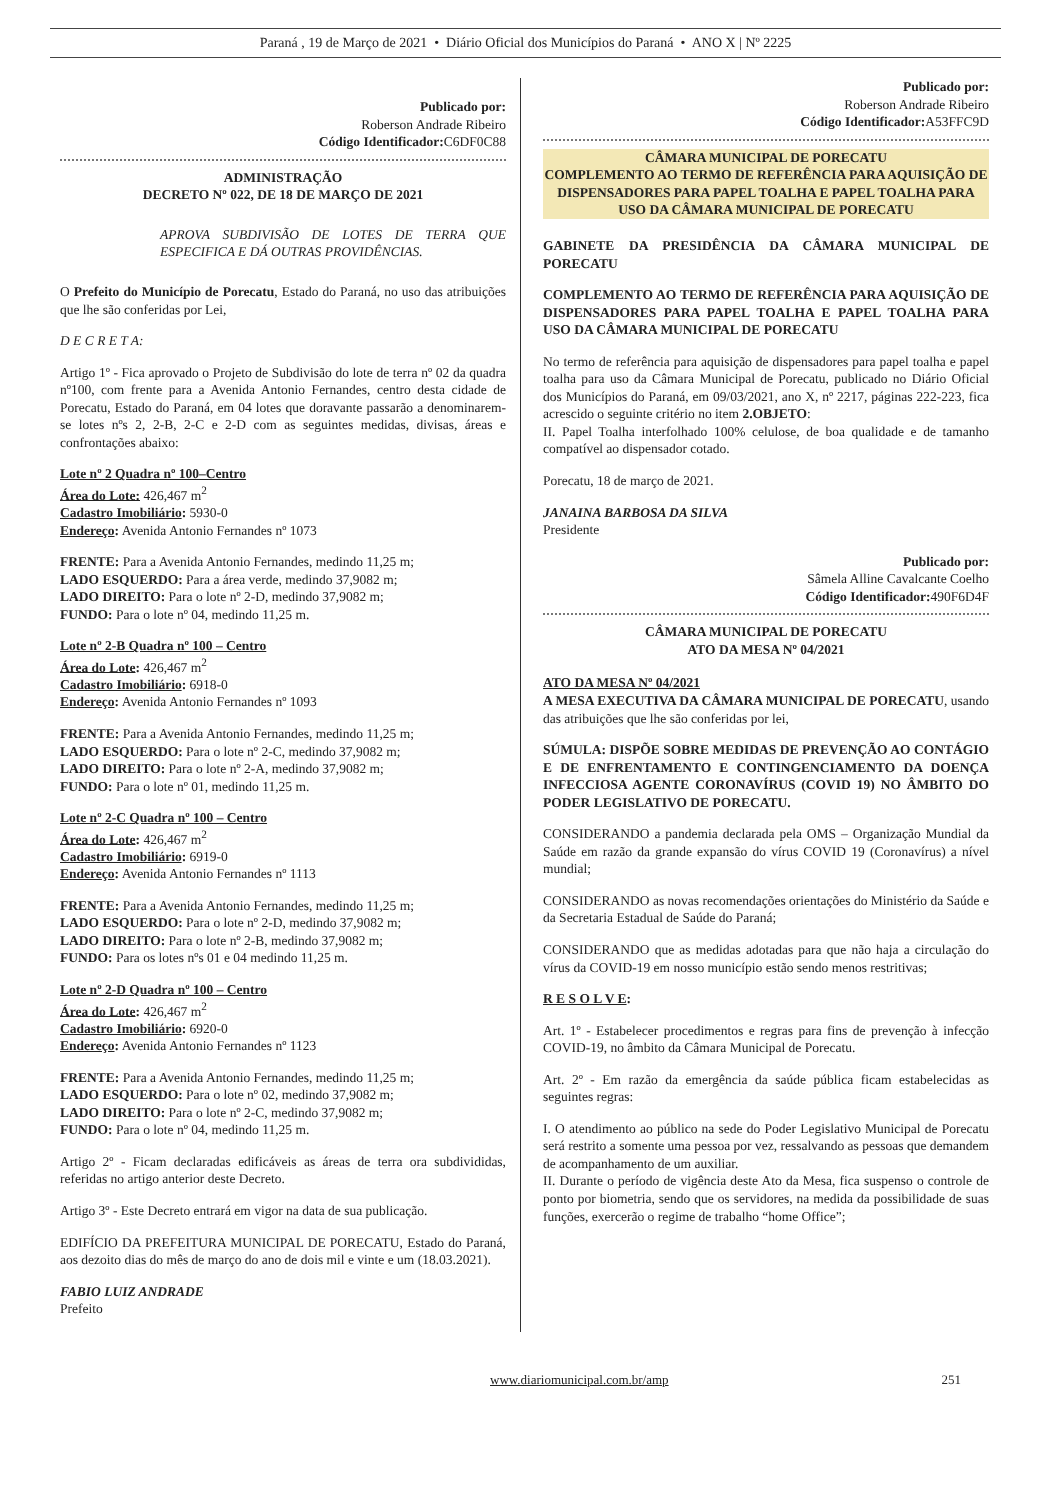Paraná , 19 de Março de 2021 • Diário Oficial dos Municípios do Paraná • ANO X | Nº 2225
Publicado por:
Roberson Andrade Ribeiro
Código Identificador: C6DF0C88
ADMINISTRAÇÃO
DECRETO Nº 022, DE 18 DE MARÇO DE 2021
APROVA SUBDIVISÃO DE LOTES DE TERRA QUE ESPECIFICA E DÁ OUTRAS PROVIDÊNCIAS.
O Prefeito do Município de Porecatu, Estado do Paraná, no uso das atribuições que lhe são conferidas por Lei,
D E C R E T A:
Artigo 1º - Fica aprovado o Projeto de Subdivisão do lote de terra nº 02 da quadra nº100, com frente para a Avenida Antonio Fernandes, centro desta cidade de Porecatu, Estado do Paraná, em 04 lotes que doravante passarão a denominarem-se lotes nºs 2, 2-B, 2-C e 2-D com as seguintes medidas, divisas, áreas e confrontações abaixo:
Lote nº 2 Quadra nº 100–Centro
Área do Lote: 426,467 m<sup>2</sup>
Cadastro Imobiliário: 5930-0
Endereço: Avenida Antonio Fernandes nº 1073
FRENTE: Para a Avenida Antonio Fernandes, medindo 11,25 m;
LADO ESQUERDO: Para a área verde, medindo 37,9082 m;
LADO DIREITO: Para o lote nº 2-D, medindo 37,9082 m;
FUNDO: Para o lote nº 04, medindo 11,25 m.
Lote nº 2-B Quadra nº 100 – Centro
Área do Lote: 426,467 m<sup>2</sup>
Cadastro Imobiliário: 6918-0
Endereço: Avenida Antonio Fernandes nº 1093
FRENTE: Para a Avenida Antonio Fernandes, medindo 11,25 m;
LADO ESQUERDO: Para o lote nº 2-C, medindo 37,9082 m;
LADO DIREITO: Para o lote nº 2-A, medindo 37,9082 m;
FUNDO: Para o lote nº 01, medindo 11,25 m.
Lote nº 2-C Quadra nº 100 – Centro
Área do Lote: 426,467 m<sup>2</sup>
Cadastro Imobiliário: 6919-0
Endereço: Avenida Antonio Fernandes nº 1113
FRENTE: Para a Avenida Antonio Fernandes, medindo 11,25 m;
LADO ESQUERDO: Para o lote nº 2-D, medindo 37,9082 m;
LADO DIREITO: Para o lote nº 2-B, medindo 37,9082 m;
FUNDO: Para os lotes nºs 01 e 04 medindo 11,25 m.
Lote nº 2-D Quadra nº 100 – Centro
Área do Lote: 426,467 m<sup>2</sup>
Cadastro Imobiliário: 6920-0
Endereço: Avenida Antonio Fernandes nº 1123
FRENTE: Para a Avenida Antonio Fernandes, medindo 11,25 m;
LADO ESQUERDO: Para o lote nº 02, medindo 37,9082 m;
LADO DIREITO: Para o lote nº 2-C, medindo 37,9082 m;
FUNDO: Para o lote nº 04, medindo 11,25 m.
Artigo 2º - Ficam declaradas edificáveis as áreas de terra ora subdivididas, referidas no artigo anterior deste Decreto.
Artigo 3º - Este Decreto entrará em vigor na data de sua publicação.
EDIFÍCIO DA PREFEITURA MUNICIPAL DE PORECATU, Estado do Paraná, aos dezoito dias do mês de março do ano de dois mil e vinte e um (18.03.2021).
FABIO LUIZ ANDRADE
Prefeito
Publicado por:
Roberson Andrade Ribeiro
Código Identificador: A53FFC9D
CÂMARA MUNICIPAL DE PORECATU
COMPLEMENTO AO TERMO DE REFERÊNCIA PARA AQUISIÇÃO DE DISPENSADORES PARA PAPEL TOALHA E PAPEL TOALHA PARA USO DA CÂMARA MUNICIPAL DE PORECATU
GABINETE DA PRESIDÊNCIA DA CÂMARA MUNICIPAL DE PORECATU
COMPLEMENTO AO TERMO DE REFERÊNCIA PARA AQUISIÇÃO DE DISPENSADORES PARA PAPEL TOALHA E PAPEL TOALHA PARA USO DA CÂMARA MUNICIPAL DE PORECATU
No termo de referência para aquisição de dispensadores para papel toalha e papel toalha para uso da Câmara Municipal de Porecatu, publicado no Diário Oficial dos Municípios do Paraná, em 09/03/2021, ano X, nº 2217, páginas 222-223, fica acrescido o seguinte critério no item 2.OBJETO:
II. Papel Toalha interfolhado 100% celulose, de boa qualidade e de tamanho compatível ao dispensador cotado.
Porecatu, 18 de março de 2021.
JANAINA BARBOSA DA SILVA
Presidente
Publicado por:
Sâmela Alline Cavalcante Coelho
Código Identificador: 490F6D4F
CÂMARA MUNICIPAL DE PORECATU
ATO DA MESA Nº 04/2021
ATO DA MESA Nº 04/2021
A MESA EXECUTIVA DA CÂMARA MUNICIPAL DE PORECATU, usando das atribuições que lhe são conferidas por lei,
SÚMULA: DISPÕE SOBRE MEDIDAS DE PREVENÇÃO AO CONTÁGIO E DE ENFRENTAMENTO E CONTINGENCIAMENTO DA DOENÇA INFECCIOSA AGENTE CORONAVÍRUS (COVID 19) NO ÂMBITO DO PODER LEGISLATIVO DE PORECATU.
CONSIDERANDO a pandemia declarada pela OMS – Organização Mundial da Saúde em razão da grande expansão do vírus COVID 19 (Coronavírus) a nível mundial;
CONSIDERANDO as novas recomendações orientações do Ministério da Saúde e da Secretaria Estadual de Saúde do Paraná;
CONSIDERANDO que as medidas adotadas para que não haja a circulação do vírus da COVID-19 em nosso município estão sendo menos restritivas;
R E S O L V E:
Art. 1º - Estabelecer procedimentos e regras para fins de prevenção à infecção COVID-19, no âmbito da Câmara Municipal de Porecatu.
Art. 2º - Em razão da emergência da saúde pública ficam estabelecidas as seguintes regras:
I. O atendimento ao público na sede do Poder Legislativo Municipal de Porecatu será restrito a somente uma pessoa por vez, ressalvando as pessoas que demandem de acompanhamento de um auxiliar.
II. Durante o período de vigência deste Ato da Mesa, fica suspenso o controle de ponto por biometria, sendo que os servidores, na medida da possibilidade de suas funções, exercerão o regime de trabalho “home Office”;
www.diariomunicipal.com.br/amp 251